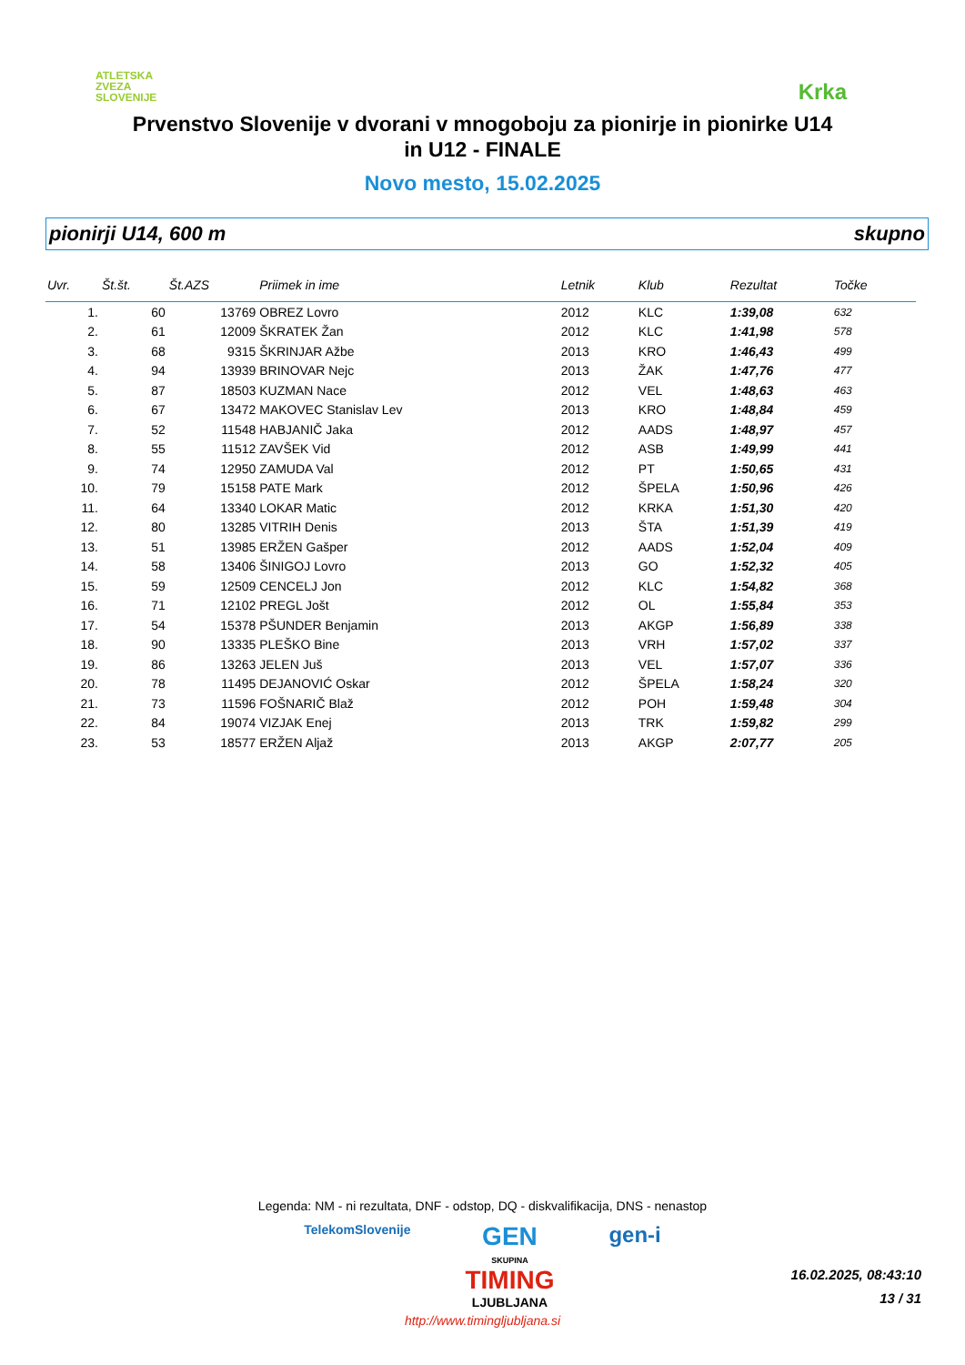ATLETSKA
ZVEZA
SLOVENIJE
Krka
Prvenstvo Slovenije v dvorani v mnogoboju za pionirje in pionirke U14
in U12 - FINALE
Novo mesto, 15.02.2025
pionirji U14, 600 m skupno
| Uvr. | Št.št. | Št.AZS | Priimek in ime | Letnik | Klub | Rezultat | Točke | |
| --- | --- | --- | --- | --- | --- | --- | --- | --- |
| 1. | 60 | 13769 | OBREZ Lovro | 2012 | KLC | 1:39,08 | 632 | |
| 2. | 61 | 12009 | ŠKRATEK Žan | 2012 | KLC | 1:41,98 | 578 | |
| 3. | 68 | 9315 | ŠKRINJAR Ažbe | 2013 | KRO | 1:46,43 | 499 | |
| 4. | 94 | 13939 | BRINOVAR Nejc | 2013 | ŽAK | 1:47,76 | 477 | |
| 5. | 87 | 18503 | KUZMAN Nace | 2012 | VEL | 1:48,63 | 463 | |
| 6. | 67 | 13472 | MAKOVEC Stanislav Lev | 2013 | KRO | 1:48,84 | 459 | |
| 7. | 52 | 11548 | HABJANIČ Jaka | 2012 | AADS | 1:48,97 | 457 | |
| 8. | 55 | 11512 | ZAVŠEK Vid | 2012 | ASB | 1:49,99 | 441 | |
| 9. | 74 | 12950 | ZAMUDA Val | 2012 | PT | 1:50,65 | 431 | |
| 10. | 79 | 15158 | PATE Mark | 2012 | ŠPELA | 1:50,96 | 426 | |
| 11. | 64 | 13340 | LOKAR Matic | 2012 | KRKA | 1:51,30 | 420 | |
| 12. | 80 | 13285 | VITRIH Denis | 2013 | ŠTA | 1:51,39 | 419 | |
| 13. | 51 | 13985 | ERŽEN Gašper | 2012 | AADS | 1:52,04 | 409 | |
| 14. | 58 | 13406 | ŠINIGOJ Lovro | 2013 | GO | 1:52,32 | 405 | |
| 15. | 59 | 12509 | CENCELJ Jon | 2012 | KLC | 1:54,82 | 368 | |
| 16. | 71 | 12102 | PREGL Jošt | 2012 | OL | 1:55,84 | 353 | |
| 17. | 54 | 15378 | PŠUNDER Benjamin | 2013 | AKGP | 1:56,89 | 338 | |
| 18. | 90 | 13335 | PLEŠKO Bine | 2013 | VRH | 1:57,02 | 337 | |
| 19. | 86 | 13263 | JELEN Juš | 2013 | VEL | 1:57,07 | 336 | |
| 20. | 78 | 11495 | DEJANOVIĆ Oskar | 2012 | ŠPELA | 1:58,24 | 320 | |
| 21. | 73 | 11596 | FOŠNARIČ Blaž | 2012 | POH | 1:59,48 | 304 | |
| 22. | 84 | 19074 | VIZJAK Enej | 2013 | TRK | 1:59,82 | 299 | |
| 23. | 53 | 18577 | ERŽEN Aljaž | 2013 | AKGP | 2:07,77 | 205 | |
Legenda: NM - ni rezultata, DNF - odstop, DQ - diskvalifikacija, DNS - nenastop
TelekomSlovenije GEN
SKUPINA
TIMING
LJUBLJANA gen-i
http://www.timingljubljana.si
16.02.2025, 08:43:10
13 / 31